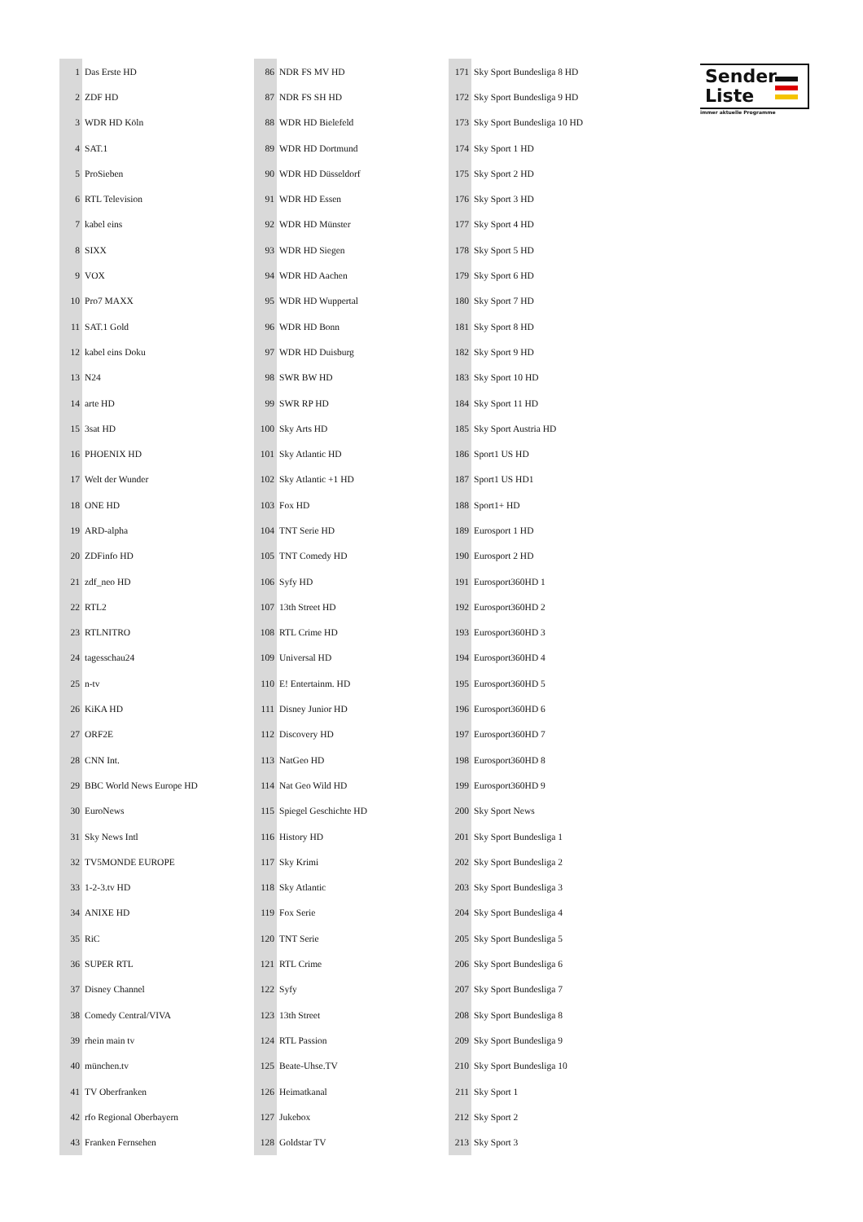| 1 | Das Erste HD |
| 2 | ZDF HD |
| 3 | WDR HD Köln |
| 4 | SAT.1 |
| 5 | ProSieben |
| 6 | RTL Television |
| 7 | kabel eins |
| 8 | SIXX |
| 9 | VOX |
| 10 | Pro7 MAXX |
| 11 | SAT.1 Gold |
| 12 | kabel eins Doku |
| 13 | N24 |
| 14 | arte HD |
| 15 | 3sat HD |
| 16 | PHOENIX HD |
| 17 | Welt der Wunder |
| 18 | ONE HD |
| 19 | ARD-alpha |
| 20 | ZDFinfo HD |
| 21 | zdf_neo HD |
| 22 | RTL2 |
| 23 | RTLNITRO |
| 24 | tagesschau24 |
| 25 | n-tv |
| 26 | KiKA HD |
| 27 | ORF2E |
| 28 | CNN Int. |
| 29 | BBC World News Europe HD |
| 30 | EuroNews |
| 31 | Sky News Intl |
| 32 | TV5MONDE EUROPE |
| 33 | 1-2-3.tv HD |
| 34 | ANIXE HD |
| 35 | RiC |
| 36 | SUPER RTL |
| 37 | Disney Channel |
| 38 | Comedy Central/VIVA |
| 39 | rhein main tv |
| 40 | münchen.tv |
| 41 | TV Oberfranken |
| 42 | rfo Regional Oberbayern |
| 43 | Franken Fernsehen |
| 86 | NDR FS MV HD |
| 87 | NDR FS SH HD |
| 88 | WDR HD Bielefeld |
| 89 | WDR HD Dortmund |
| 90 | WDR HD Düsseldorf |
| 91 | WDR HD Essen |
| 92 | WDR HD Münster |
| 93 | WDR HD Siegen |
| 94 | WDR HD Aachen |
| 95 | WDR HD Wuppertal |
| 96 | WDR HD Bonn |
| 97 | WDR HD Duisburg |
| 98 | SWR BW HD |
| 99 | SWR RP HD |
| 100 | Sky Arts HD |
| 101 | Sky Atlantic HD |
| 102 | Sky Atlantic +1 HD |
| 103 | Fox HD |
| 104 | TNT Serie HD |
| 105 | TNT Comedy HD |
| 106 | Syfy HD |
| 107 | 13th Street HD |
| 108 | RTL Crime HD |
| 109 | Universal HD |
| 110 | E! Entertainm. HD |
| 111 | Disney Junior HD |
| 112 | Discovery HD |
| 113 | NatGeo HD |
| 114 | Nat Geo Wild HD |
| 115 | Spiegel Geschichte HD |
| 116 | History HD |
| 117 | Sky Krimi |
| 118 | Sky Atlantic |
| 119 | Fox Serie |
| 120 | TNT Serie |
| 121 | RTL Crime |
| 122 | Syfy |
| 123 | 13th Street |
| 124 | RTL Passion |
| 125 | Beate-Uhse.TV |
| 126 | Heimatkanal |
| 127 | Jukebox |
| 128 | Goldstar TV |
| 171 | Sky Sport Bundesliga 8 HD |
| 172 | Sky Sport Bundesliga 9 HD |
| 173 | Sky Sport Bundesliga 10 HD |
| 174 | Sky Sport 1 HD |
| 175 | Sky Sport 2 HD |
| 176 | Sky Sport 3 HD |
| 177 | Sky Sport 4 HD |
| 178 | Sky Sport 5 HD |
| 179 | Sky Sport 6 HD |
| 180 | Sky Sport 7 HD |
| 181 | Sky Sport 8 HD |
| 182 | Sky Sport 9 HD |
| 183 | Sky Sport 10 HD |
| 184 | Sky Sport 11 HD |
| 185 | Sky Sport Austria HD |
| 186 | Sport1 US HD |
| 187 | Sport1 US HD1 |
| 188 | Sport1+ HD |
| 189 | Eurosport 1 HD |
| 190 | Eurosport 2 HD |
| 191 | Eurosport360HD 1 |
| 192 | Eurosport360HD 2 |
| 193 | Eurosport360HD 3 |
| 194 | Eurosport360HD 4 |
| 195 | Eurosport360HD 5 |
| 196 | Eurosport360HD 6 |
| 197 | Eurosport360HD 7 |
| 198 | Eurosport360HD 8 |
| 199 | Eurosport360HD 9 |
| 200 | Sky Sport News |
| 201 | Sky Sport Bundesliga 1 |
| 202 | Sky Sport Bundesliga 2 |
| 203 | Sky Sport Bundesliga 3 |
| 204 | Sky Sport Bundesliga 4 |
| 205 | Sky Sport Bundesliga 5 |
| 206 | Sky Sport Bundesliga 6 |
| 207 | Sky Sport Bundesliga 7 |
| 208 | Sky Sport Bundesliga 8 |
| 209 | Sky Sport Bundesliga 9 |
| 210 | Sky Sport Bundesliga 10 |
| 211 | Sky Sport 1 |
| 212 | Sky Sport 2 |
| 213 | Sky Sport 3 |
Sender
Liste
immer aktuelle Programme